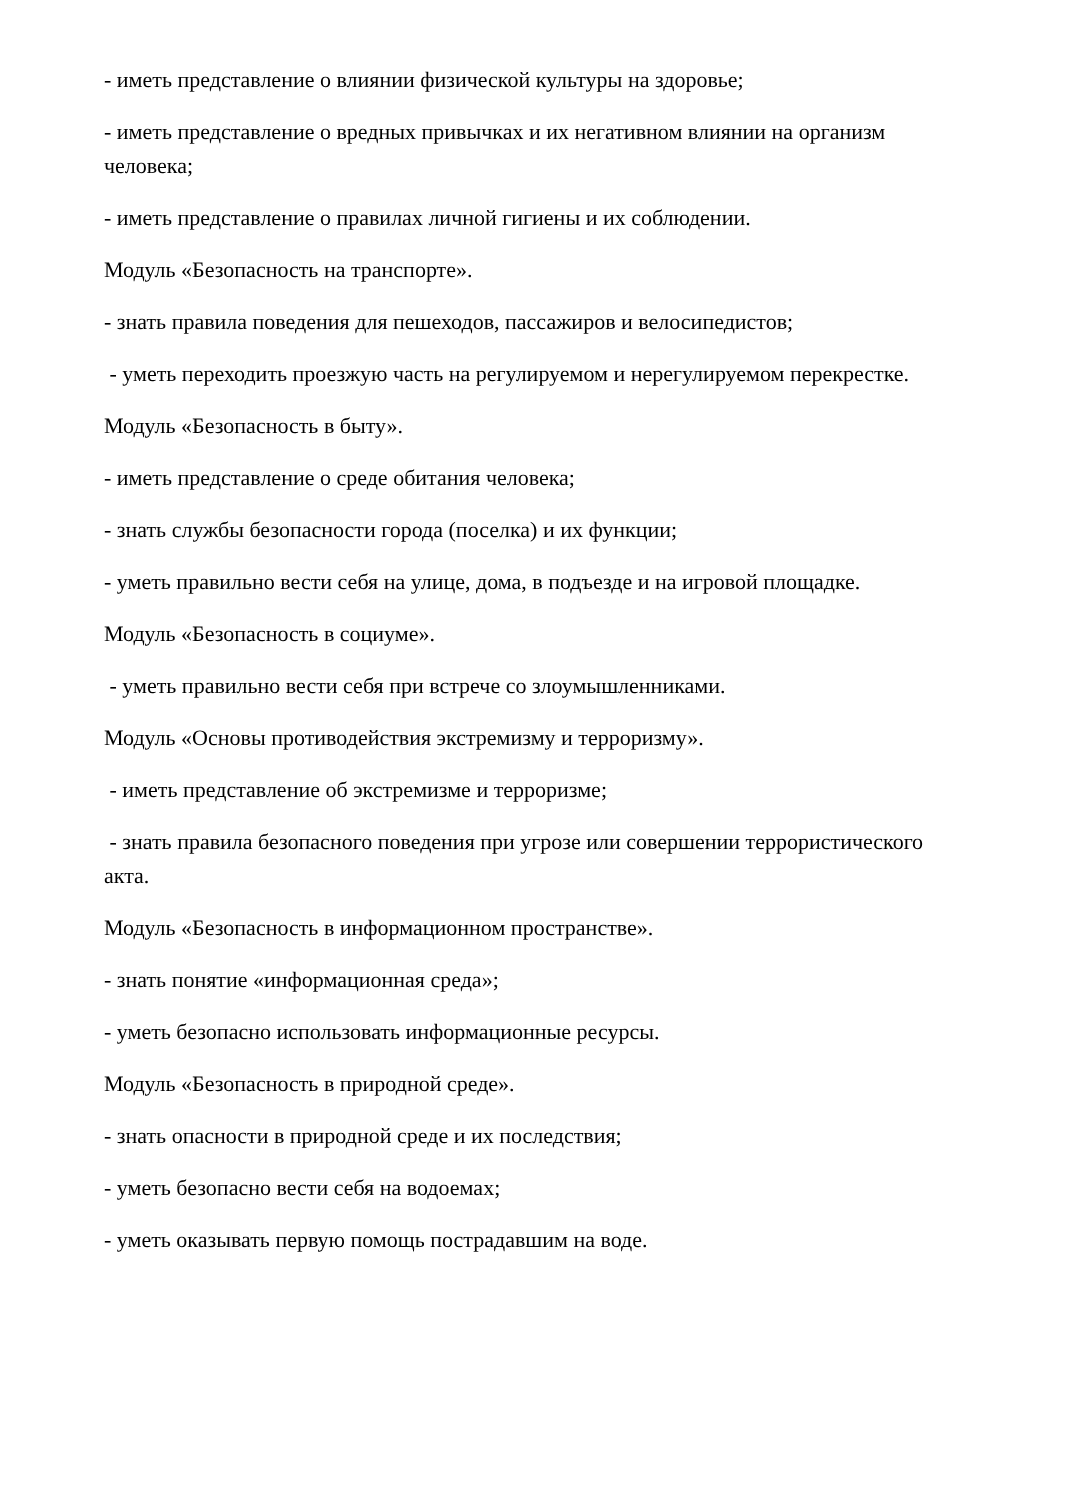- иметь представление о влиянии физической культуры на здоровье;
- иметь представление о вредных привычках и их негативном влиянии на организм человека;
- иметь представление о правилах личной гигиены и их соблюдении.
Модуль «Безопасность на транспорте».
- знать правила поведения для пешеходов, пассажиров и велосипедистов;
- уметь переходить проезжую часть на регулируемом и нерегулируемом перекрестке.
Модуль «Безопасность в быту».
- иметь представление о среде обитания человека;
- знать службы безопасности города (поселка) и их функции;
- уметь правильно вести себя на улице, дома, в подъезде и на игровой площадке.
Модуль «Безопасность в социуме».
- уметь правильно вести себя при встрече со злоумышленниками.
Модуль «Основы противодействия экстремизму и терроризму».
- иметь представление об экстремизме и терроризме;
- знать правила безопасного поведения при угрозе или совершении террористического акта.
Модуль «Безопасность в информационном пространстве».
- знать понятие «информационная среда»;
- уметь безопасно использовать информационные ресурсы.
Модуль «Безопасность в природной среде».
- знать опасности в природной среде и их последствия;
- уметь безопасно вести себя на водоемах;
- уметь оказывать первую помощь пострадавшим на воде.